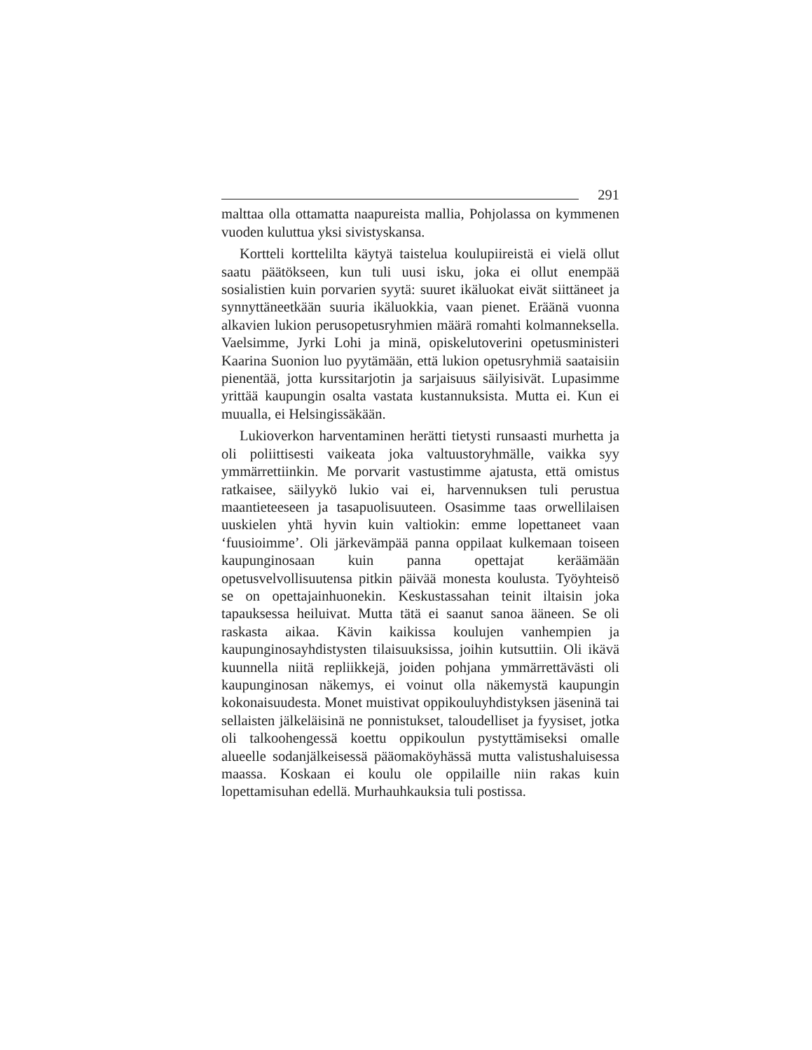291
malttaa olla ottamatta naapureista mallia, Pohjolassa on kymmenen vuoden kuluttua yksi sivistyskansa.
Kortteli korttelilta käytyä taistelua koulupiireistä ei vielä ollut saatu päätökseen, kun tuli uusi isku, joka ei ollut enempää sosialistien kuin porvarien syytä: suuret ikäluokat eivät siittäneet ja synnyttäneetkään suuria ikäluokkia, vaan pienet. Eräänä vuonna alkavien lukion perusopetusryhmien määrä romahti kolmanneksella. Vaelsimme, Jyrki Lohi ja minä, opiskelutoverini opetusministeri Kaarina Suonion luo pyytämään, että lukion opetusryhmiä saataisiin pienentää, jotta kurssitarjotin ja sarjaisuus säilyisivät. Lupasimme yrittää kaupungin osalta vastata kustannuksista. Mutta ei. Kun ei muualla, ei Helsingissäkään.
Lukioverkon harventaminen herätti tietysti runsaasti murhetta ja oli poliittisesti vaikeata joka valtuustoryhmälle, vaikka syy ymmärrettiinkin. Me porvarit vastustimme ajatusta, että omistus ratkaisee, säilyykö lukio vai ei, harvennuksen tuli perustua maantieteeseen ja tasapuolisuuteen. Osasimme taas orwellilaisen uuskielen yhtä hyvin kuin valtiokin: emme lopettaneet vaan ‘fuusioimme’. Oli järkevämpää panna oppilaat kulkemaan toiseen kaupunginosaan kuin panna opettajat keräämään opetusvelvollisuutensa pitkin päivää monesta koulusta. Työyhteisö se on opettajainhuonekin. Keskustassahan teinit iltaisin joka tapauksessa heiluivat. Mutta tätä ei saanut sanoa ääneen. Se oli raskasta aikaa. Kävin kaikissa koulujen vanhempien ja kaupunginosayhdistysten tilaisuuksissa, joihin kutsuttiin. Oli ikävä kuunnella niitä repliikkejä, joiden pohjana ymmärrettävästi oli kaupunginosan näkemys, ei voinut olla näkemystä kaupungin kokonaisuudesta. Monet muistivat oppikouluyhdistyksen jäseninä tai sellaisten jälkeläisinä ne ponnistukset, taloudelliset ja fyysiset, jotka oli talkoohengessä koettu oppikoulun pystyttämiseksi omalle alueelle sodanjälkeisessä pääomaköyhässä mutta valistushaluisessa maassa. Koskaan ei koulu ole oppilaille niin rakas kuin lopettamisuhan edellä. Murhauhkauksia tuli postissa.